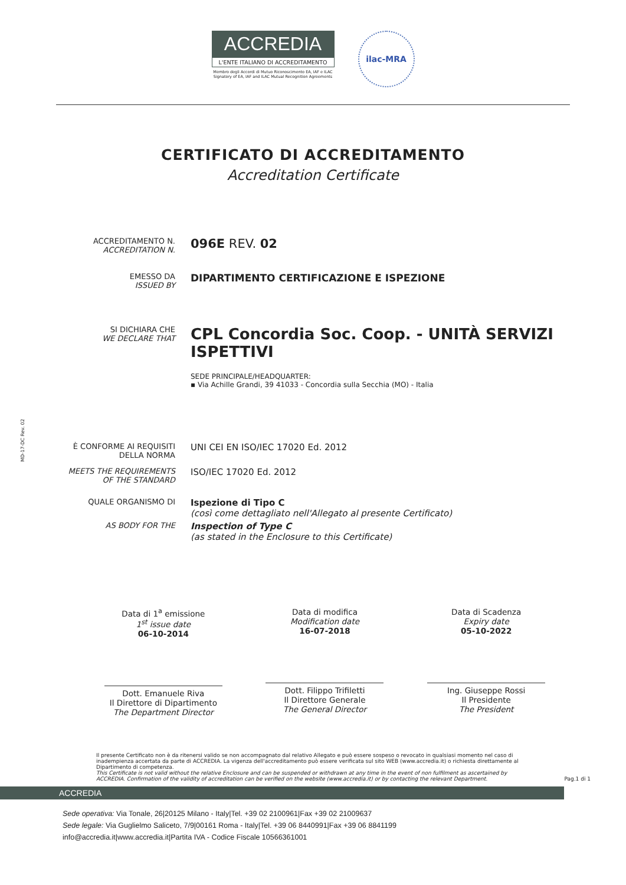MD-17-DC Rev. 02
ACCREDIA
L'ENTE ITALIANO DI ACCREDITAMENTO
Membro degli Accordi di Mutuo Riconoscimento EA, IAF e ILAC
Signatory of EA, IAF and ILAC Mutual Recognition Agreements
ilac-MRA
CERTIFICATO DI ACCREDITAMENTO
Accreditation Certificate
ACCREDITAMENTO N.
ACCREDITATION N.
096E REV. 02
EMESSO DA
ISSUED BY
DIPARTIMENTO CERTIFICAZIONE E ISPEZIONE
SI DICHIARA CHE
WE DECLARE THAT
CPL Concordia Soc. Coop. - UNITÀ SERVIZI ISPETTIVI
SEDE PRINCIPALE/HEADQUARTER:
▪ Via Achille Grandi, 39 41033 - Concordia sulla Secchia (MO) - Italia
È CONFORME AI REQUISITI DELLA NORMA
UNI CEI EN ISO/IEC 17020 Ed. 2012
MEETS THE REQUIREMENTS OF THE STANDARD
ISO/IEC 17020 Ed. 2012
QUALE ORGANISMO DI
Ispezione di Tipo C
(così come dettagliato nell'Allegato al presente Certificato)
AS BODY FOR THE
Inspection of Type C
(as stated in the Enclosure to this Certificate)
Data di 1<sup>a</sup> emissione
1<sup>st</sup> issue date
06-10-2014
Dott. Emanuele Riva
Il Direttore di Dipartimento
The Department Director
Data di modifica
Modification date
16-07-2018
Dott. Filippo Trifiletti
Il Direttore Generale
The General Director
Data di Scadenza
Expiry date
05-10-2022
Ing. Giuseppe Rossi
Il Presidente
The President
Il presente Certificato non è da ritenersi valido se non accompagnato dal relativo Allegato e può essere sospeso o revocato in qualsiasi momento nel caso di inadempienza accertata da parte di ACCREDIA. La vigenza dell'accreditamento può essere verificata sul sito WEB (www.accredia.it) o richiesta direttamente al Dipartimento di competenza.
This Certificate is not valid without the relative Enclosure and can be suspended or withdrawn at any time in the event of non fulfilment as ascertained by ACCREDIA. Confirmation of the validity of accreditation can be verified on the website (www.accredia.it) or by contacting the relevant Department. Pag.1 di 1
ACCREDIA
Sede operativa: Via Tonale, 26|20125 Milano - Italy|Tel. +39 02 2100961|Fax +39 02 21009637
Sede legale: Via Guglielmo Saliceto, 7/9|00161 Roma - Italy|Tel. +39 06 8440991|Fax +39 06 8841199
info@accredia.it|www.accredia.it|Partita IVA - Codice Fiscale 10566361001